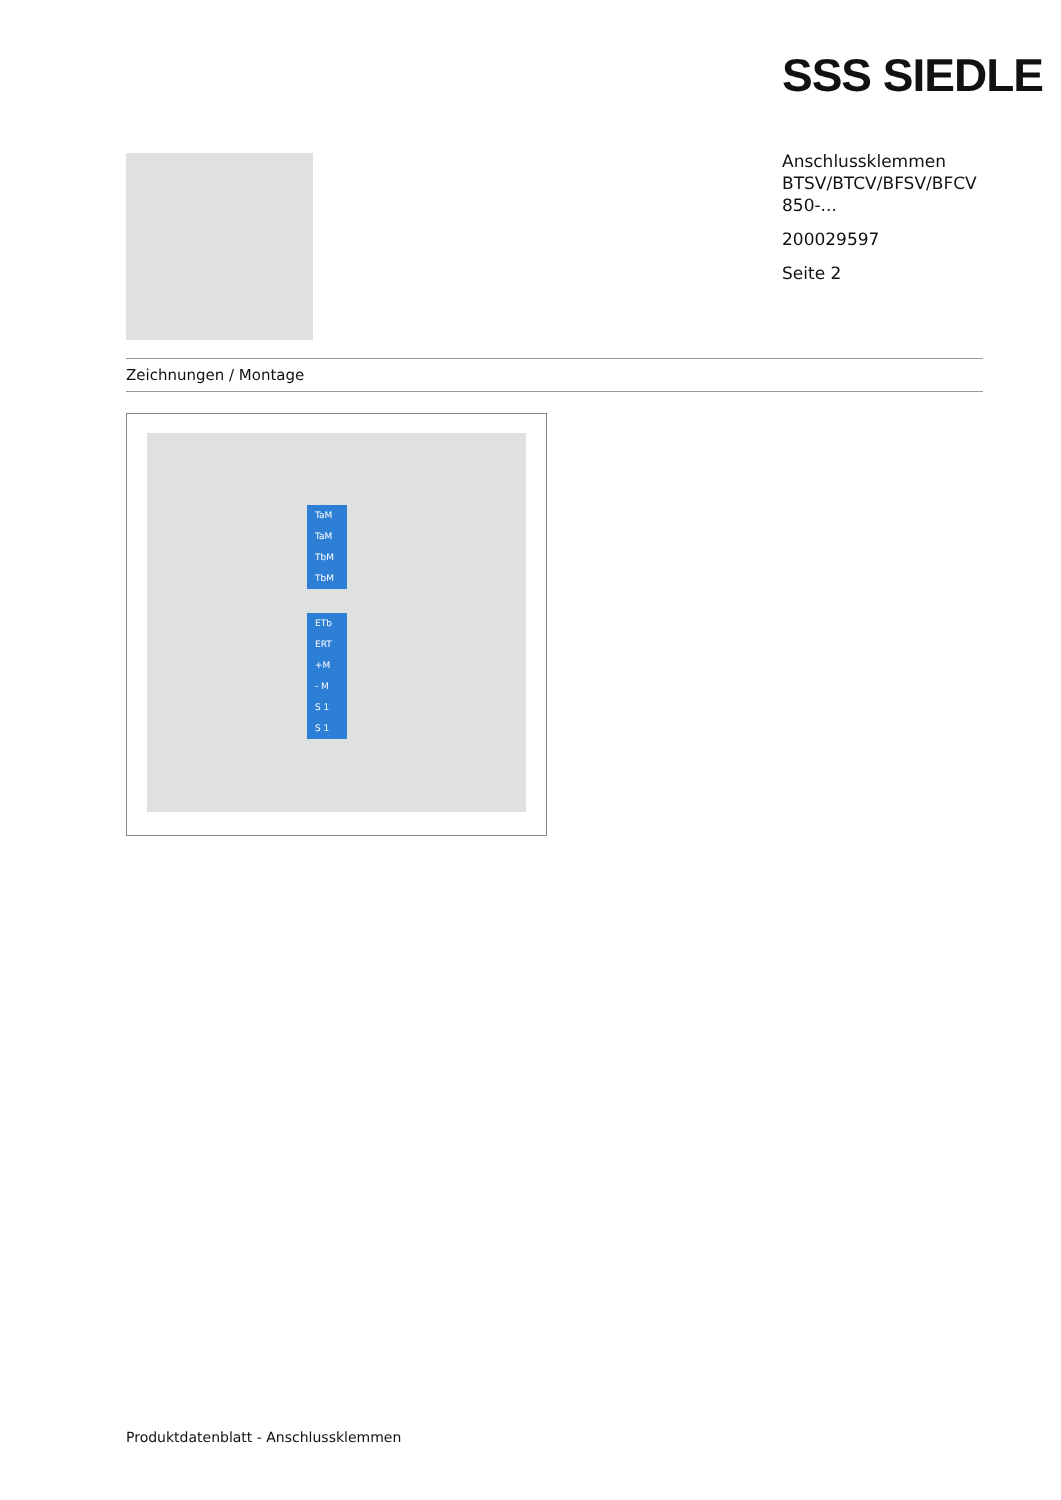SSS SIEDLE
Anschlussklemmen
BTSV/BTCV/BFSV/BFCV
850-...
200029597
Seite 2
Zeichnungen / Montage
TaM
TaM
TbM
TbM
ETb
ERT
+M
- M
S 1
S 1
Produktdatenblatt - Anschlussklemmen